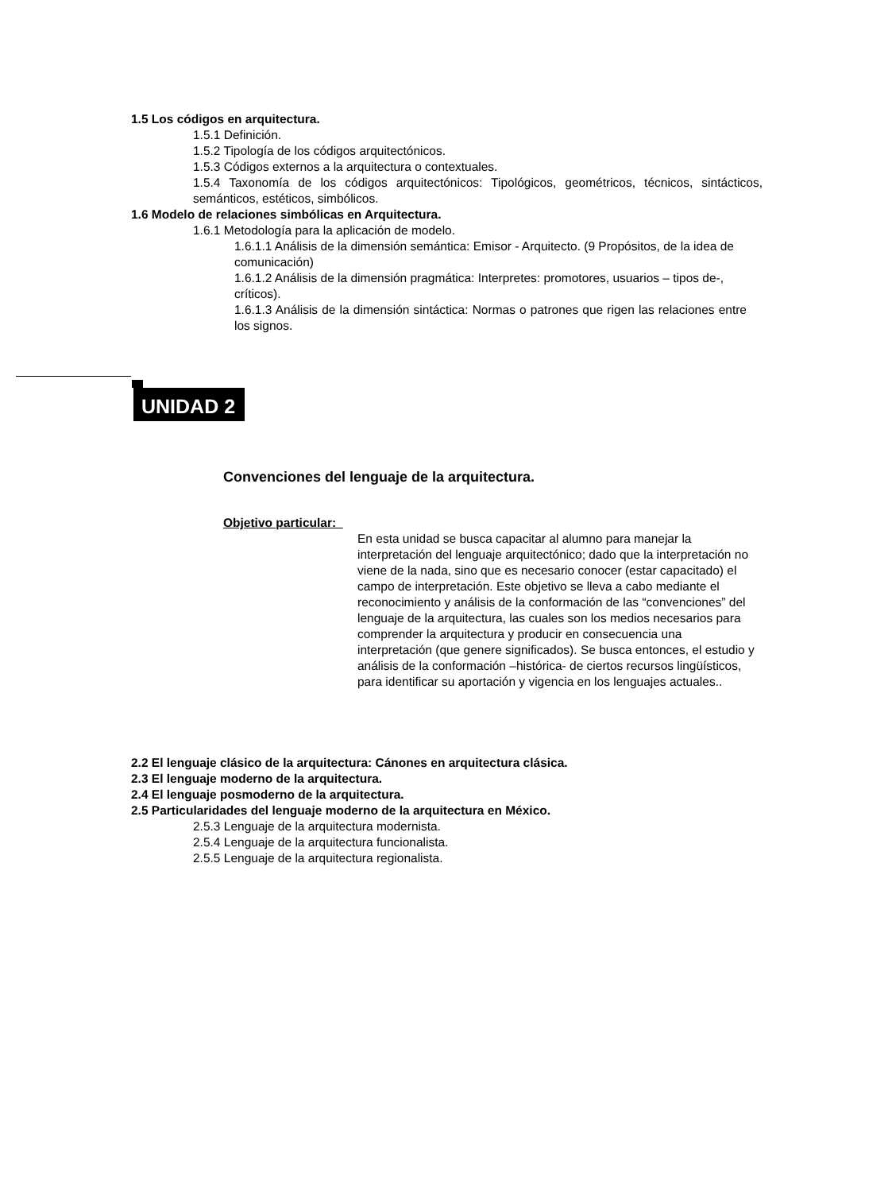1.5 Los códigos en arquitectura.
1.5.1 Definición.
1.5.2 Tipología de los códigos arquitectónicos.
1.5.3 Códigos externos a la arquitectura o contextuales.
1.5.4 Taxonomía de los códigos arquitectónicos: Tipológicos, geométricos, técnicos, sintácticos, semánticos, estéticos, simbólicos.
1.6 Modelo de relaciones simbólicas en Arquitectura.
1.6.1 Metodología para la aplicación de modelo.
1.6.1.1 Análisis de la dimensión semántica: Emisor - Arquitecto. (9 Propósitos, de la idea de comunicación)
1.6.1.2 Análisis de la dimensión pragmática: Interpretes: promotores, usuarios – tipos de-, críticos).
1.6.1.3 Análisis de la dimensión sintáctica: Normas o patrones que rigen las relaciones entre los signos.
UNIDAD 2
Convenciones del lenguaje de la arquitectura.
Objetivo particular:
En esta unidad se busca capacitar al alumno para manejar la interpretación del lenguaje arquitectónico; dado que la interpretación no viene de la nada, sino que es necesario conocer (estar capacitado) el campo de interpretación. Este objetivo se lleva a cabo mediante el reconocimiento y análisis de la conformación de las “convenciones” del lenguaje de la arquitectura, las cuales son los medios necesarios para comprender la arquitectura y producir en consecuencia una interpretación (que genere significados). Se busca entonces, el estudio y análisis de la conformación –histórica- de ciertos recursos lingüísticos, para identificar su aportación y vigencia en los lenguajes actuales..
2.2 El lenguaje clásico de la arquitectura: Cánones en arquitectura clásica.
2.3 El lenguaje moderno de la arquitectura.
2.4 El lenguaje posmoderno de la arquitectura.
2.5 Particularidades del lenguaje moderno de la arquitectura en México.
2.5.3 Lenguaje de la arquitectura modernista.
2.5.4 Lenguaje de la arquitectura funcionalista.
2.5.5 Lenguaje de la arquitectura regionalista.